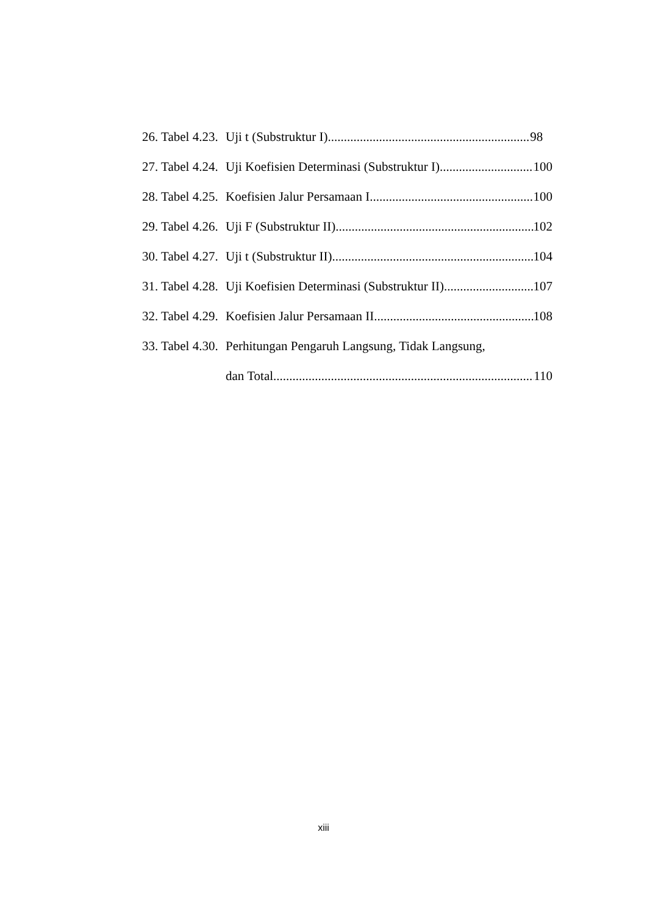26. Tabel 4.23. Uji t (Substruktur I) 98
27. Tabel 4.24. Uji Koefisien Determinasi (Substruktur I) 100
28. Tabel 4.25. Koefisien Jalur Persamaan I 100
29. Tabel 4.26. Uji F (Substruktur II) 102
30. Tabel 4.27. Uji t (Substruktur II) 104
31. Tabel 4.28. Uji Koefisien Determinasi (Substruktur II) 107
32. Tabel 4.29. Koefisien Jalur Persamaan II 108
33. Tabel 4.30. Perhitungan Pengaruh Langsung, Tidak Langsung,
dan Total 110
xiii